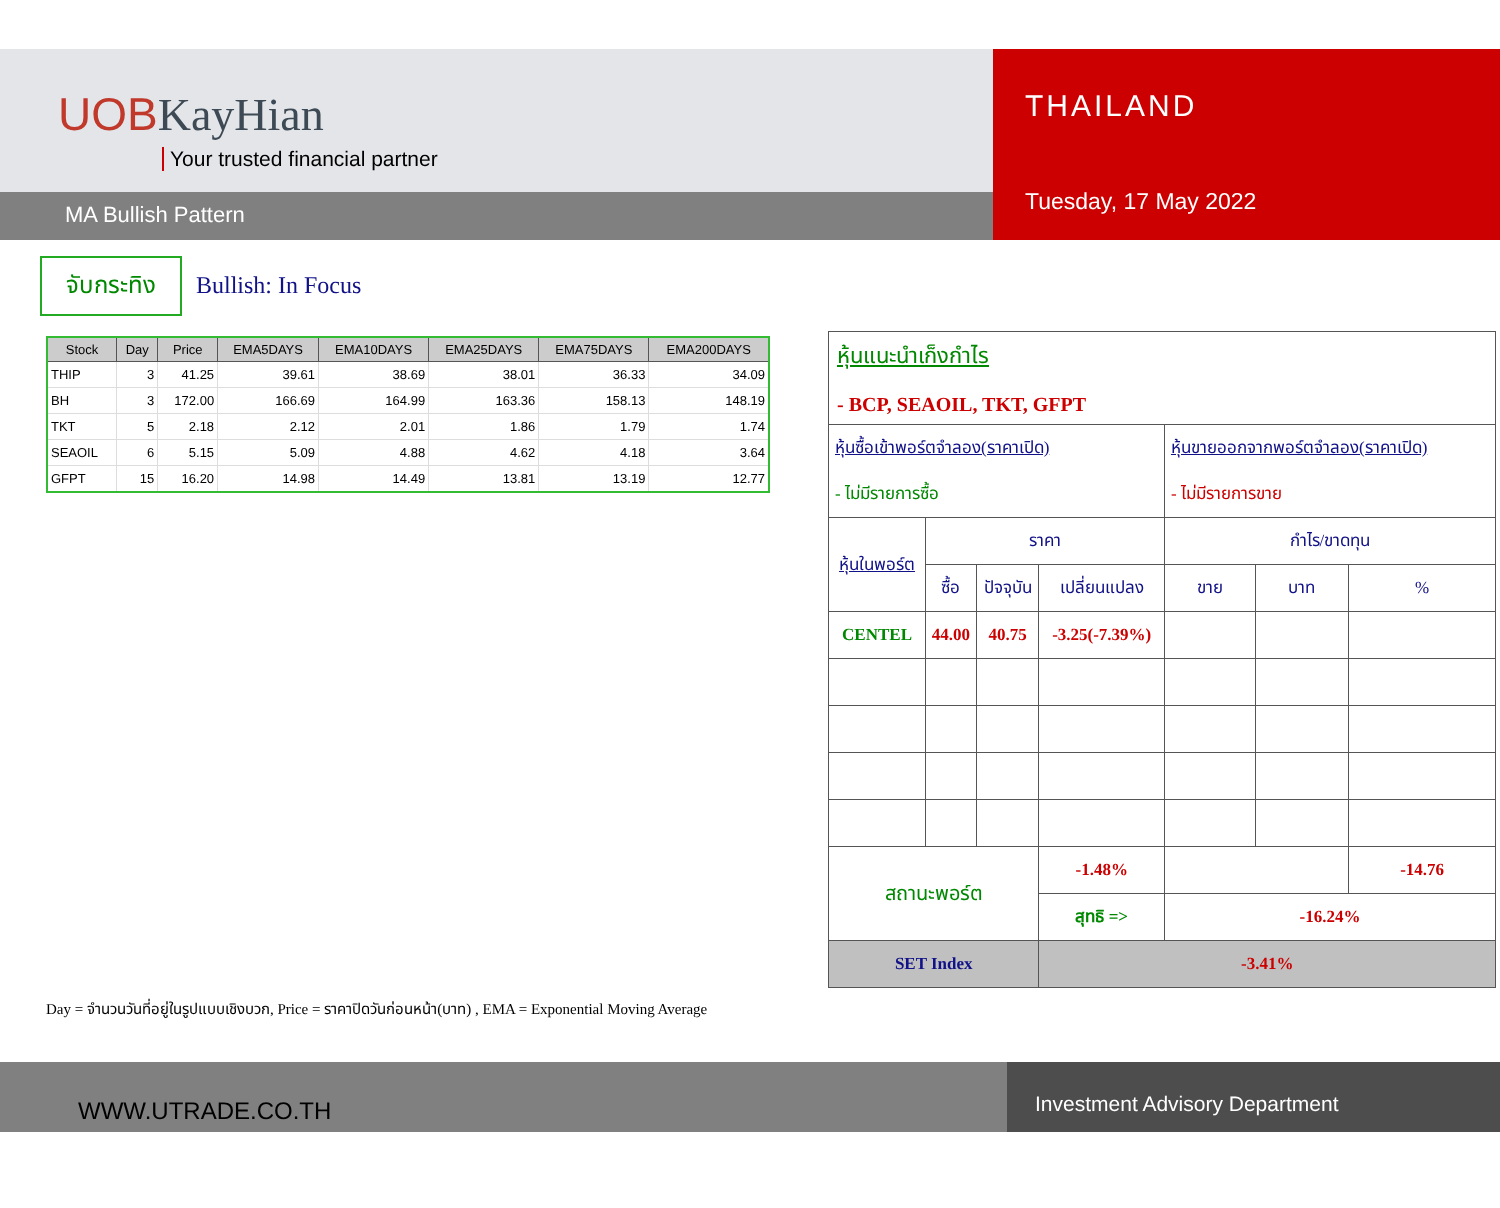UOBKayHian
Your trusted financial partner
MA Bullish Pattern
THAILAND
Tuesday, 17 May 2022
จับกระทิง
Bullish: In Focus
| Stock | Day | Price | EMA5DAYS | EMA10DAYS | EMA25DAYS | EMA75DAYS | EMA200DAYS |
| --- | --- | --- | --- | --- | --- | --- | --- |
| THIP | 3 | 41.25 | 39.61 | 38.69 | 38.01 | 36.33 | 34.09 |
| BH | 3 | 172.00 | 166.69 | 164.99 | 163.36 | 158.13 | 148.19 |
| TKT | 5 | 2.18 | 2.12 | 2.01 | 1.86 | 1.79 | 1.74 |
| SEAOIL | 6 | 5.15 | 5.09 | 4.88 | 4.62 | 4.18 | 3.64 |
| GFPT | 15 | 16.20 | 14.98 | 14.49 | 13.81 | 13.19 | 12.77 |
Day = จำนวนวันที่อยู่ในรูปแบบเชิงบวก, Price = ราคาปิดวันก่อนหน้า(บาท) , EMA = Exponential Moving Average
| หุ้นแนะนำเก็งกำไร - BCP, SEAOIL, TKT, GFPT | | | | | | |
| หุ้นซื้อเข้าพอร์ตจำลอง(ราคาเปิด) - ไม่มีรายการซื้อ | | | | หุ้นขายออกจากพอร์ตจำลอง(ราคาเปิด) - ไม่มีรายการขาย | | |
| หุ้นในพอร์ต | ราคา | | | กำไร/ขาดทุน | | |
| | ซื้อ | ปัจจุบัน | เปลี่ยนแปลง | ขาย | บาท | % |
| CENTEL | 44.00 | 40.75 | -3.25(-7.39%) | | | |
| สถานะพอร์ต | | | -1.48% | | | -14.76 |
| | | | สุทธิ => | -16.24% | | |
| SET Index | | | -3.41% | | | |
WWW.UTRADE.CO.TH
Investment Advisory Department